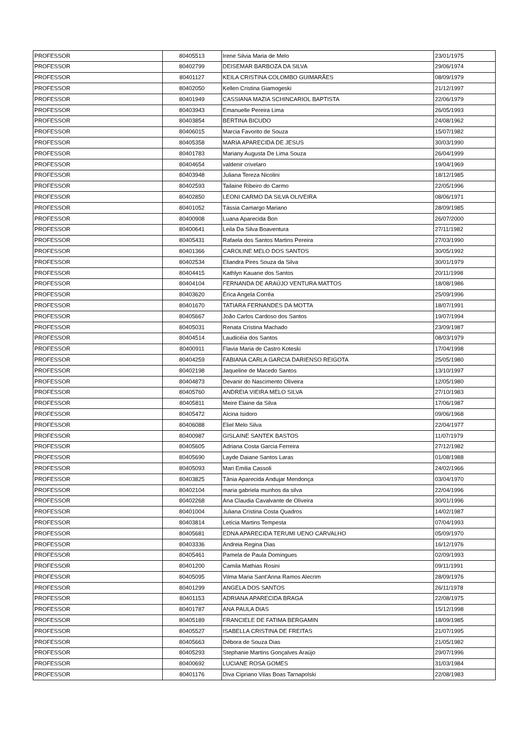| PROFESSOR | 80405513 | Irene Silvia Maria de Melo | 23/01/1975 |
| PROFESSOR | 80402799 | DEISEMAR BARBOZA DA SILVA | 29/06/1974 |
| PROFESSOR | 80401127 | KEILA CRISTINA COLOMBO GUIMARÃES | 08/09/1979 |
| PROFESSOR | 80402050 | Kellen Cristina Giamogeski | 21/12/1997 |
| PROFESSOR | 80401949 | CASSIANA MAZIA SCHINCARIOL BAPTISTA | 22/06/1979 |
| PROFESSOR | 80403943 | Emanuelle Pereira Lima | 26/05/1993 |
| PROFESSOR | 80403854 | BERTINA BICUDO | 24/08/1962 |
| PROFESSOR | 80406015 | Marcia Favorito de Souza | 15/07/1982 |
| PROFESSOR | 80405358 | MARIA APARECIDA DE JESUS | 30/03/1990 |
| PROFESSOR | 80401783 | Mariany Augusta De Lima Souza | 26/04/1999 |
| PROFESSOR | 80404654 | valdenir crivelaro | 19/04/1969 |
| PROFESSOR | 80403948 | Juliana Tereza Nicolini | 18/12/1985 |
| PROFESSOR | 80402593 | Tailaine Ribeiro do Carmo | 22/05/1996 |
| PROFESSOR | 80402850 | LEONI CARMO DA SILVA OLIVEIRA | 08/06/1971 |
| PROFESSOR | 80401052 | Tássia Camargo Mariano | 28/09/1985 |
| PROFESSOR | 80400908 | Luana Aparecida Bon | 26/07/2000 |
| PROFESSOR | 80400641 | Leila Da Silva Boaventura | 27/11/1982 |
| PROFESSOR | 80405431 | Rafaela dos Santos Martins Pereira | 27/03/1990 |
| PROFESSOR | 80401366 | CAROLINE MELO DOS SANTOS | 30/05/1992 |
| PROFESSOR | 80402534 | Eliandra Pires Souza da Silva | 30/01/1979 |
| PROFESSOR | 80404415 | Kathlyn Kauane dos Santos | 20/11/1998 |
| PROFESSOR | 80404104 | FERNANDA DE ARAÚJO VENTURA MATTOS | 18/08/1986 |
| PROFESSOR | 80403620 | Érica Angela Corrêa | 25/09/1996 |
| PROFESSOR | 80401670 | TATIARA FERNANDES DA MOTTA | 18/07/1991 |
| PROFESSOR | 80405667 | João Carlos Cardoso dos Santos | 19/07/1994 |
| PROFESSOR | 80405031 | Renata Cristina Machado | 23/09/1987 |
| PROFESSOR | 80404514 | Laudicéia dos Santos | 08/03/1979 |
| PROFESSOR | 80400911 | Flavia Maria de Castro Koteski | 17/04/1998 |
| PROFESSOR | 80404259 | FABIANA CARLA GARCIA DARIENSO REIGOTA | 25/05/1980 |
| PROFESSOR | 80402198 | Jaqueline de Macedo Santos | 13/10/1997 |
| PROFESSOR | 80404873 | Devanir do Nascimento Oliveira | 12/05/1980 |
| PROFESSOR | 80405760 | ANDREIA VIEIRA MELO SILVA | 27/10/1983 |
| PROFESSOR | 80405811 | Meire Elaine da Silva | 17/06/1987 |
| PROFESSOR | 80405472 | Alcina Isidoro | 09/06/1968 |
| PROFESSOR | 80406088 | Eliel Melo Silva | 22/04/1977 |
| PROFESSOR | 80400987 | GISLAINE SANTEK BASTOS | 11/07/1979 |
| PROFESSOR | 80405605 | Adriana Costa Garcia Ferreira | 27/12/1982 |
| PROFESSOR | 80405690 | Layde Daiane Santos Laras | 01/08/1988 |
| PROFESSOR | 80405093 | Mari Emilia Cassoli | 24/02/1966 |
| PROFESSOR | 80403825 | Tânia Aparecida Andujar Mendonça | 03/04/1970 |
| PROFESSOR | 80402104 | maria gabriela munhos da silva | 22/04/1996 |
| PROFESSOR | 80402268 | Ana Claudia Cavalvante de Oliveira | 30/01/1996 |
| PROFESSOR | 80401004 | Juliana Cristina Costa Quadros | 14/02/1987 |
| PROFESSOR | 80403814 | Letícia Martins Tempesta | 07/04/1993 |
| PROFESSOR | 80405681 | EDNA APARECIDA TERUMI UENO CARVALHO | 05/09/1970 |
| PROFESSOR | 80403336 | Andreia Regina Dias | 16/12/1976 |
| PROFESSOR | 80405461 | Pamela de Paula Domingues | 02/09/1993 |
| PROFESSOR | 80401200 | Camila Mathias Rosini | 09/11/1991 |
| PROFESSOR | 80405095 | Vilma Maria Sant'Anna Ramos Alecrim | 28/09/1976 |
| PROFESSOR | 80401299 | ANGELA DOS SANTOS | 26/11/1978 |
| PROFESSOR | 80401153 | ADRIANA APARECIDA BRAGA | 22/08/1975 |
| PROFESSOR | 80401787 | ANA PAULA DIAS | 15/12/1998 |
| PROFESSOR | 80405189 | FRANCIELE DE FATIMA BERGAMIN | 18/09/1985 |
| PROFESSOR | 80405527 | ISABELLA CRISTINA DE FREITAS | 21/07/1995 |
| PROFESSOR | 80405663 | Débora de Souza Dias | 21/05/1982 |
| PROFESSOR | 80405293 | Stephanie Martins Gonçalves Araújo | 29/07/1996 |
| PROFESSOR | 80400692 | LUCIANE ROSA GOMES | 31/03/1984 |
| PROFESSOR | 80401176 | Diva Cipriano Vilas Boas Tarnapolski | 22/08/1983 |